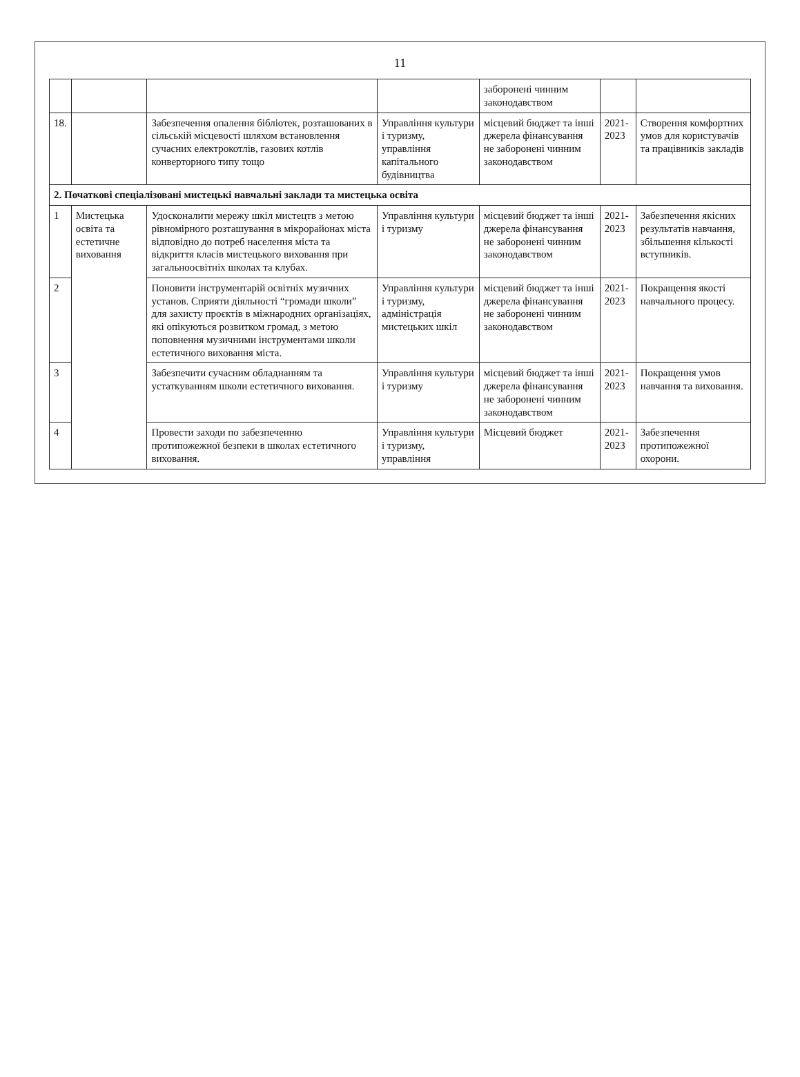11
| | | | | заборонені чинним законодавством | | |
| 18. | | Забезпечення опалення бібліотек, розташованих в сільській місцевості шляхом встановлення сучасних електрокотлів, газових котлів конверторного типу тощо | Управління культури і туризму, управління капітального будівництва | місцевий бюджет та інші джерела фінансування не заборонені чинним законодавством | 2021-2023 | Створення комфортних умов для користувачів та працівників закладів |
| 2. Початкові спеціалізовані мистецькі навчальні заклади та мистецька освіта | | | | | | |
| 1 | Мистецька освіта та естетичне виховання | Удосконалити мережу шкіл мистецтв з метою рівномірного розташування в мікрорайонах міста відповідно до потреб населення міста та відкриття класів мистецького виховання при загальноосвітніх школах та клубах. | Управління культури і туризму | місцевий бюджет та інші джерела фінансування не заборонені чинним законодавством | 2021-2023 | Забезпечення якісних результатів навчання, збільшення кількості вступників. |
| 2 | | Поновити інструментарій освітніх музичних установ. Сприяти діяльності “громади школи” для захисту проєктів в міжнародних організаціях, які опікуються розвитком громад, з метою поповнення музичними інструментами школи естетичного виховання міста. | Управління культури і туризму, адміністрація мистецьких шкіл | місцевий бюджет та інші джерела фінансування не заборонені чинним законодавством | 2021-2023 | Покращення якості навчального процесу. |
| 3 | | Забезпечити сучасним обладнанням та устаткуванням школи естетичного виховання. | Управління культури і туризму | місцевий бюджет та інші джерела фінансування не заборонені чинним законодавством | 2021-2023 | Покращення умов навчання та виховання. |
| 4 | | Провести заходи по забезпеченню протипожежної безпеки в школах естетичного виховання. | Управління культури і туризму, управління | Місцевий бюджет | 2021-2023 | Забезпечення протипожежної охорони. |